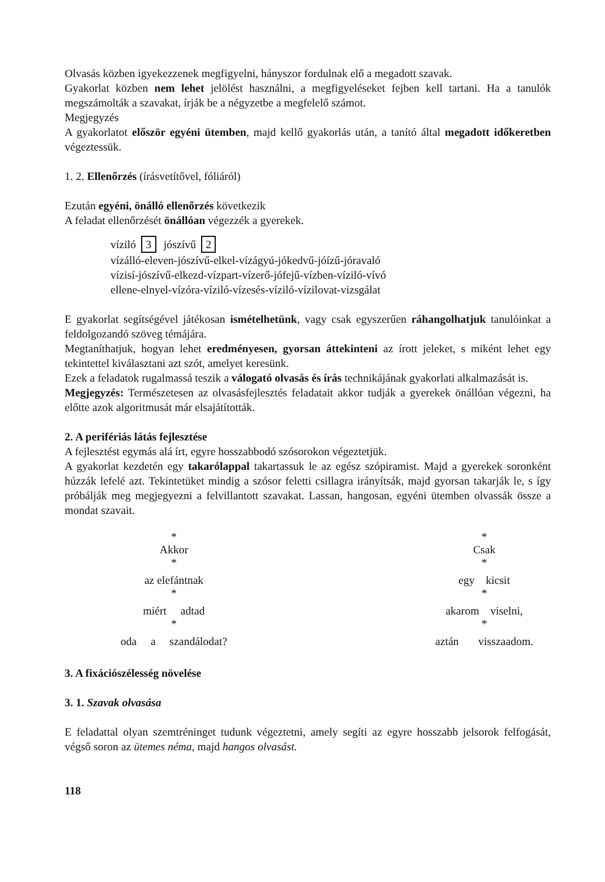Olvasás közben igyekezzenek megfigyelni, hányszor fordulnak elő a megadott szavak.
Gyakorlat közben nem lehet jelölést használni, a megfigyeléseket fejben kell tartani. Ha a tanulók megszámolták a szavakat, írják be a négyzetbe a megfelelő számot.
Megjegyzés
A gyakorlatot először egyéni ütemben, majd kellő gyakorlás után, a tanító által megadott időkeretben végeztessük.
1. 2. Ellenőrzés (írásvetítővel, fóliáról)
Ezután egyéni, önálló ellenőrzés következik
A feladat ellenőrzését önállóan végezzék a gyerekek.
víziló 3 jószívű 2
vízálló-eleven-jószívű-elkel-vízágyú-jókedvű-jóízű-jóravaló
vízisí-jószívű-elkezd-vízpart-vízerő-jófejű-vízben-víziló-vívó
ellene-elnyel-vízóra-víziló-vízesés-víziló-vízilovat-vizsgálat
E gyakorlat segítségével játékosan ismételhetünk, vagy csak egyszerűen ráhangolhatjuk tanulóinkat a feldolgozandó szöveg témájára.
Megtaníthatjuk, hogyan lehet eredményesen, gyorsan áttekinteni az írott jeleket, s miként lehet egy tekintettel kiválasztani azt szót, amelyet keresünk.
Ezek a feladatok rugalmassá teszik a válogató olvasás és írás technikájának gyakorlati alkalmazását is.
Megjegyzés: Természetesen az olvasásfejlesztés feladatait akkor tudják a gyerekek önállóan végezni, ha előtte azok algoritmusát már elsajátították.
2. A perifériás látás fejlesztése
A fejlesztést egymás alá írt, egyre hosszabbodó szósorokon végeztetjük.
A gyakorlat kezdetén egy takarólappal takartassuk le az egész szópiramist. Majd a gyerekek soronként húzzák lefelé azt. Tekintetüket mindig a szósor feletti csillagra irányítsák, majd gyorsan takarják le, s így próbálják meg megjegyezni a felvillantott szavakat. Lassan, hangosan, egyéni ütemben olvassák össze a mondat szavait.
*
Akkor
*
az elefántnak
*
miért adtad
*
oda a szandálodat?
*
Csak
*
egy kicsit
*
akarom viselni,
*
aztán visszaadom.
3. A fixációszélesség növelése
3. 1. Szavak olvasása
E feladattal olyan szemtréninget tudunk végeztetni, amely segíti az egyre hosszabb jelsorok felfogását, végső soron az ütemes néma, majd hangos olvasást.
118